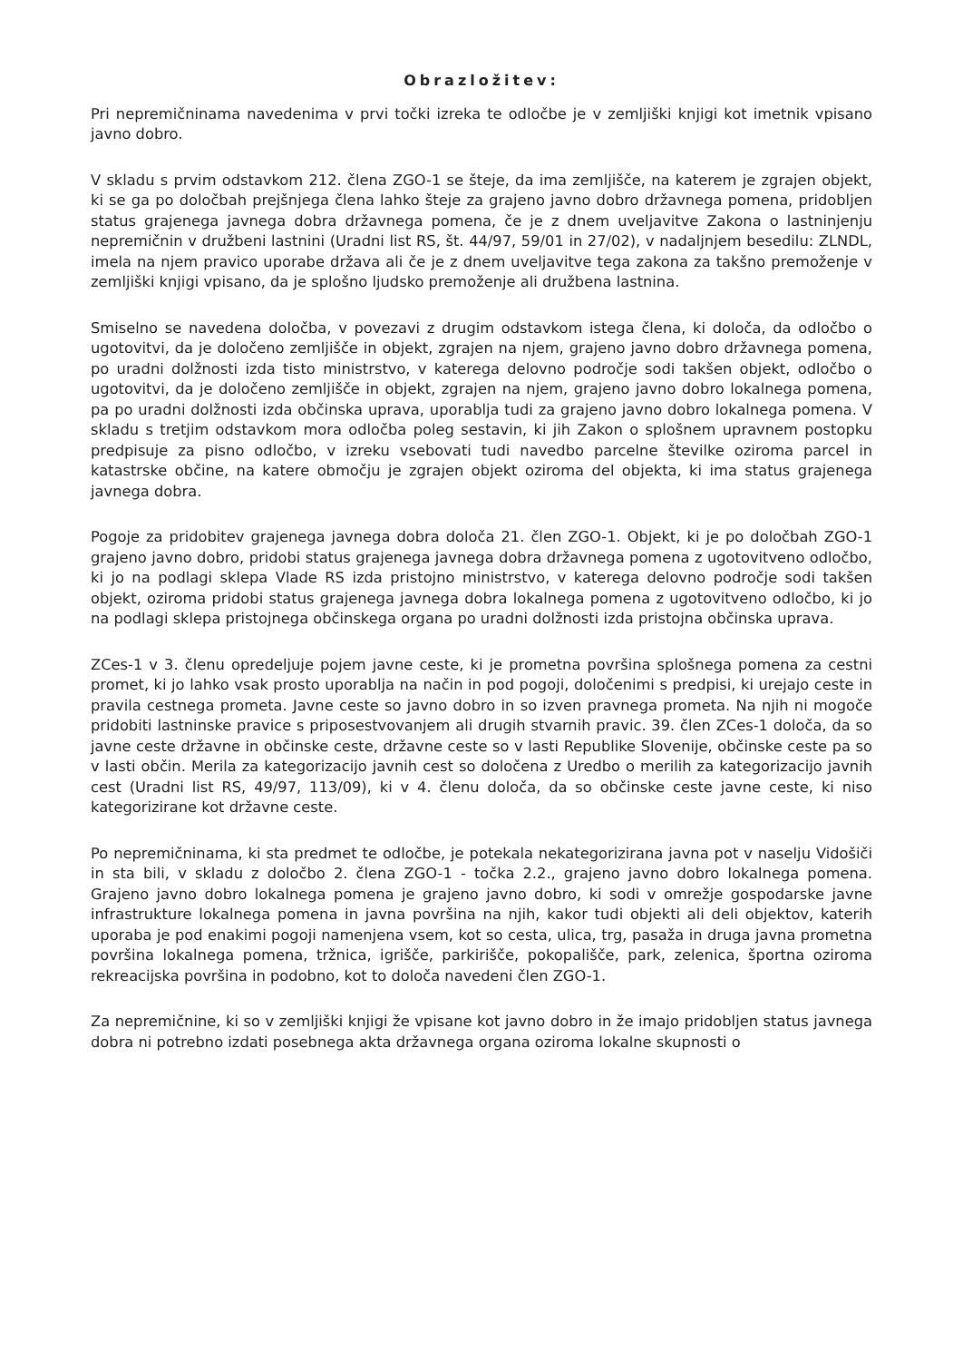Obrazložitev:
Pri nepremičninama navedenima v prvi točki izreka te odločbe je v zemljiški knjigi kot imetnik vpisano javno dobro.
V skladu s prvim odstavkom 212. člena ZGO-1 se šteje, da ima zemljišče, na katerem je zgrajen objekt, ki se ga po določbah prejšnjega člena lahko šteje za grajeno javno dobro državnega pomena, pridobljen status grajenega javnega dobra državnega pomena, če je z dnem uveljavitve Zakona o lastninjenju nepremičnin v družbeni lastnini (Uradni list RS, št. 44/97, 59/01 in 27/02), v nadaljnjem besedilu: ZLNDL, imela na njem pravico uporabe država ali če je z dnem uveljavitve tega zakona za takšno premoženje v zemljiški knjigi vpisano, da je splošno ljudsko premoženje ali družbena lastnina.
Smiselno se navedena določba, v povezavi z drugim odstavkom istega člena, ki določa, da odločbo o ugotovitvi, da je določeno zemljišče in objekt, zgrajen na njem, grajeno javno dobro državnega pomena, po uradni dolžnosti izda tisto ministrstvo, v katerega delovno področje sodi takšen objekt, odločbo o ugotovitvi, da je določeno zemljišče in objekt, zgrajen na njem, grajeno javno dobro lokalnega pomena, pa po uradni dolžnosti izda občinska uprava, uporablja tudi za grajeno javno dobro lokalnega pomena. V skladu s tretjim odstavkom mora odločba poleg sestavin, ki jih Zakon o splošnem upravnem postopku predpisuje za pisno odločbo, v izreku vsebovati tudi navedbo parcelne številke oziroma parcel in katastrske občine, na katere območju je zgrajen objekt oziroma del objekta, ki ima status grajenega javnega dobra.
Pogoje za pridobitev grajenega javnega dobra določa 21. člen ZGO-1. Objekt, ki je po določbah ZGO-1 grajeno javno dobro, pridobi status grajenega javnega dobra državnega pomena z ugotovitveno odločbo, ki jo na podlagi sklepa Vlade RS izda pristojno ministrstvo, v katerega delovno področje sodi takšen objekt, oziroma pridobi status grajenega javnega dobra lokalnega pomena z ugotovitveno odločbo, ki jo na podlagi sklepa pristojnega občinskega organa po uradni dolžnosti izda pristojna občinska uprava.
ZCes-1 v 3. členu opredeljuje pojem javne ceste, ki je prometna površina splošnega pomena za cestni promet, ki jo lahko vsak prosto uporablja na način in pod pogoji, določenimi s predpisi, ki urejajo ceste in pravila cestnega prometa. Javne ceste so javno dobro in so izven pravnega prometa. Na njih ni mogoče pridobiti lastninske pravice s priposestvovanjem ali drugih stvarnih pravic. 39. člen ZCes-1 določa, da so javne ceste državne in občinske ceste, državne ceste so v lasti Republike Slovenije, občinske ceste pa so v lasti občin. Merila za kategorizacijo javnih cest so določena z Uredbo o merilih za kategorizacijo javnih cest (Uradni list RS, 49/97, 113/09), ki v 4. členu določa, da so občinske ceste javne ceste, ki niso kategorizirane kot državne ceste.
Po nepremičninama, ki sta predmet te odločbe, je potekala nekategorizirana javna pot v naselju Vidošiči in sta bili, v skladu z določbo 2. člena ZGO-1 - točka 2.2., grajeno javno dobro lokalnega pomena. Grajeno javno dobro lokalnega pomena je grajeno javno dobro, ki sodi v omrežje gospodarske javne infrastrukture lokalnega pomena in javna površina na njih, kakor tudi objekti ali deli objektov, katerih uporaba je pod enakimi pogoji namenjena vsem, kot so cesta, ulica, trg, pasaža in druga javna prometna površina lokalnega pomena, tržnica, igrišče, parkirišče, pokopališče, park, zelenica, športna oziroma rekreacijska površina in podobno, kot to določa navedeni člen ZGO-1.
Za nepremičnine, ki so v zemljiški knjigi že vpisane kot javno dobro in že imajo pridobljen status javnega dobra ni potrebno izdati posebnega akta državnega organa oziroma lokalne skupnosti o